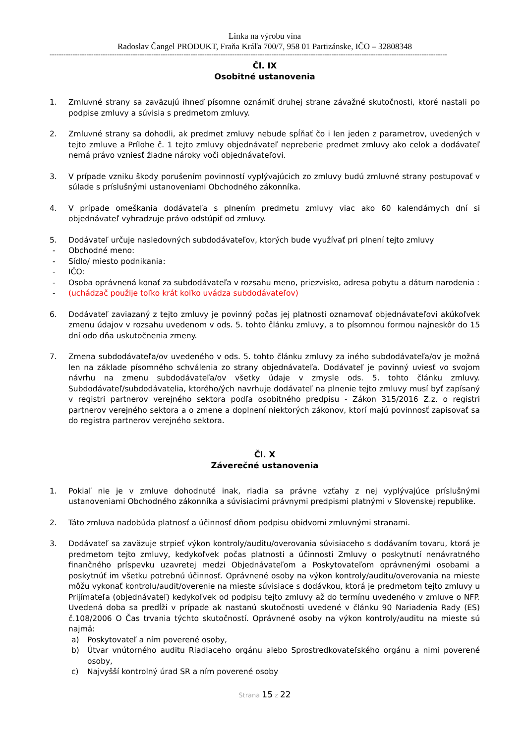Linka na výrobu vína
Radoslav Čangel PRODUKT, Fraňa Kráľa 700/7, 958 01 Partizánske, IČO – 32808348
----------------------------------------------------------------------------------------------------------------------------------------------------------------------------
Čl. IX
Osobitné ustanovenia
1. Zmluvné strany sa zaväzujú ihneď písomne oznámiť druhej strane závažné skutočnosti, ktoré nastali po podpise zmluvy a súvisia s predmetom zmluvy.
2. Zmluvné strany sa dohodli, ak predmet zmluvy nebude spĺňať čo i len jeden z parametrov, uvedených v tejto zmluve a Prílohe č. 1 tejto zmluvy objednávateľ nepreberie predmet zmluvy ako celok a dodávateľ nemá právo vzniesť žiadne nároky voči objednávateľovi.
3. V prípade vzniku škody porušením povinností vyplývajúcich zo zmluvy budú zmluvné strany postupovať v súlade s príslušnými ustanoveniami Obchodného zákonníka.
4. V prípade omeškania dodávateľa s plnením predmetu zmluvy viac ako 60 kalendárnych dní si objednávateľ vyhradzuje právo odstúpiť od zmluvy.
5. Dodávateľ určuje nasledovných subdodávateľov, ktorých bude využívať pri plnení tejto zmluvy
- Obchodné meno:
- Sídlo/ miesto podnikania:
- IČO:
- Osoba oprávnená konať za subdodávateľa v rozsahu meno, priezvisko, adresa pobytu a dátum narodenia :
- (uchádzač použije toľko krát koľko uvádza subdodávateľov)
6. Dodávateľ zaviazaný z tejto zmluvy je povinný počas jej platnosti oznamovať objednávateľovi akúkoľvek zmenu údajov v rozsahu uvedenom v ods. 5. tohto článku zmluvy, a to písomnou formou najneskôr do 15 dní odo dňa uskutočnenia zmeny.
7. Zmena subdodávateľa/ov uvedeného v ods. 5. tohto článku zmluvy za iného subdodávateľa/ov je možná len na základe písomného schválenia zo strany objednávateľa. Dodávateľ je povinný uviesť vo svojom návrhu na zmenu subdodávateľa/ov všetky údaje v zmysle ods. 5. tohto článku zmluvy. Subdodávateľ/subdodávatelia, ktorého/ých navrhuje dodávateľ na plnenie tejto zmluvy musí byť zapísaný v registri partnerov verejného sektora podľa osobitného predpisu - Zákon 315/2016 Z.z. o registri partnerov verejného sektora a o zmene a doplnení niektorých zákonov, ktorí majú povinnosť zapisovať sa do registra partnerov verejného sektora.
Čl. X
Záverečné ustanovenia
1. Pokiaľ nie je v zmluve dohodnuté inak, riadia sa právne vzťahy z nej vyplývajúce príslušnými ustanoveniami Obchodného zákonníka a súvisiacimi právnymi predpismi platnými v Slovenskej republike.
2. Táto zmluva nadobúda platnosť a účinnosť dňom podpisu obidvomi zmluvnými stranami.
3. Dodávateľ sa zaväzuje strpieť výkon kontroly/auditu/overovania súvisiaceho s dodávaním tovaru, ktorá je predmetom tejto zmluvy, kedykoľvek počas platnosti a účinnosti Zmluvy o poskytnutí nenávratného finančného príspevku uzavretej medzi Objednávateľom a Poskytovateľom oprávnenými osobami a poskytnúť im všetku potrebnú účinnosť. Oprávnené osoby na výkon kontroly/auditu/overovania na mieste môžu vykonať kontrolu/audit/overenie na mieste súvisiace s dodávkou, ktorá je predmetom tejto zmluvy u Prijímateľa (objednávateľ) kedykoľvek od podpisu tejto zmluvy až do termínu uvedeného v zmluve o NFP. Uvedená doba sa predĺži v prípade ak nastanú skutočnosti uvedené v článku 90 Nariadenia Rady (ES) č.108/2006 O Čas trvania týchto skutočností. Oprávnené osoby na výkon kontroly/auditu na mieste sú najmä:
a) Poskytovateľ a ním poverené osoby,
b) Útvar vnútorného auditu Riadiaceho orgánu alebo Sprostredkovateľského orgánu a nimi poverené osoby,
c) Najvyšší kontrolný úrad SR a ním poverené osoby
Strana 15 z 22